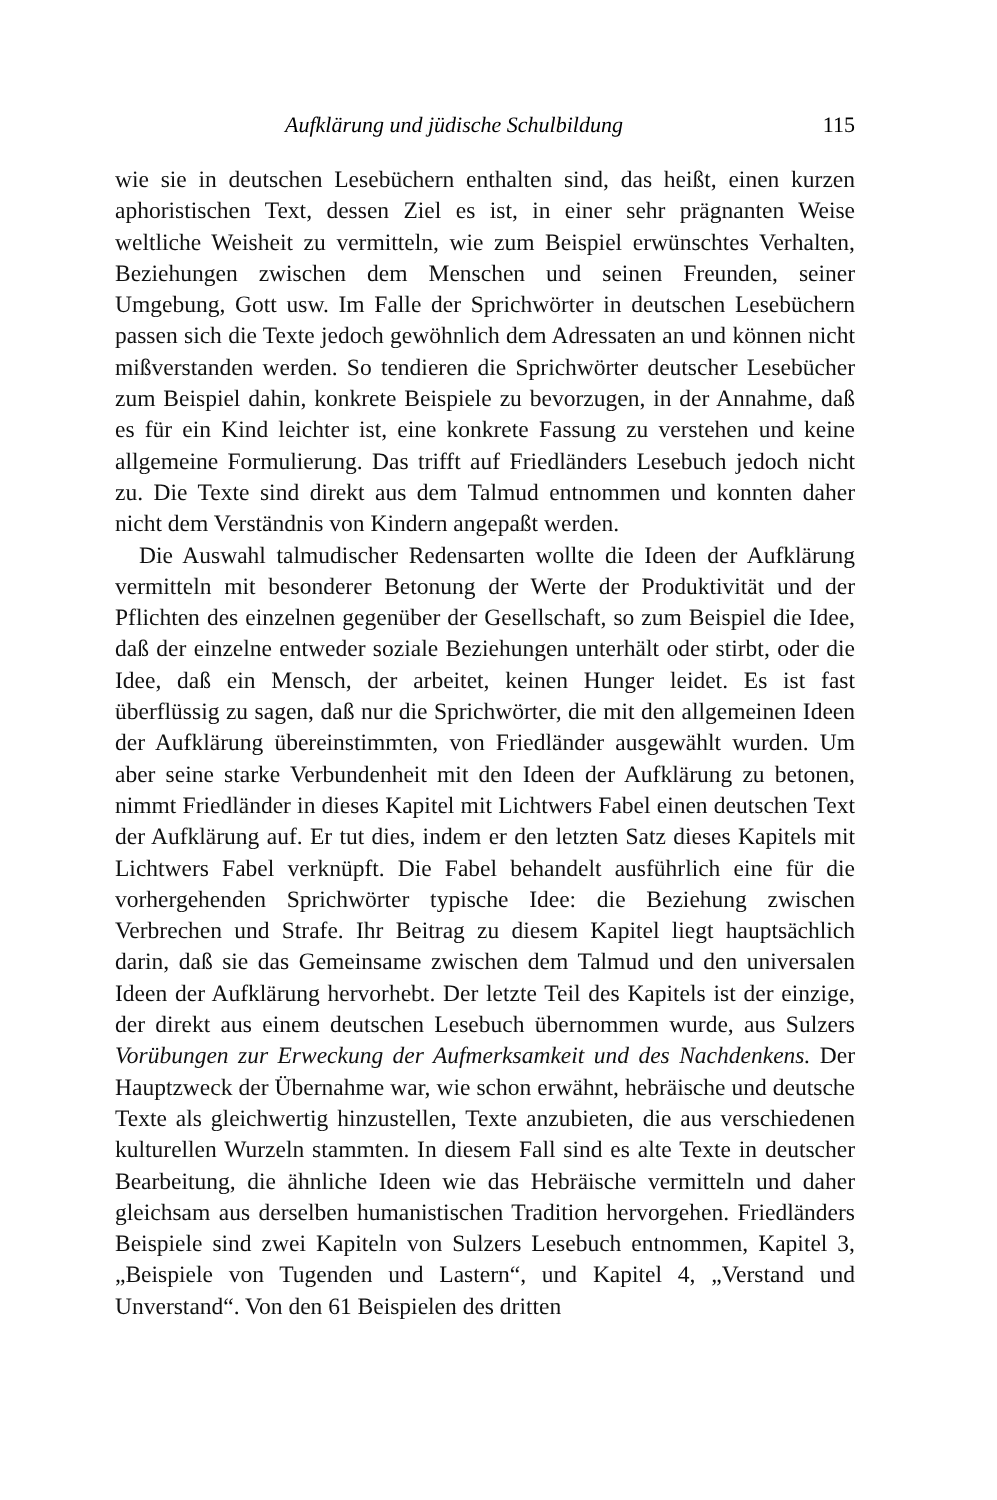Aufklärung und jüdische Schulbildung 115
wie sie in deutschen Lesebüchern enthalten sind, das heißt, einen kurzen aphoristischen Text, dessen Ziel es ist, in einer sehr prägnanten Weise weltliche Weisheit zu vermitteln, wie zum Beispiel erwünschtes Verhalten, Beziehungen zwischen dem Menschen und seinen Freunden, seiner Umgebung, Gott usw. Im Falle der Sprichwörter in deutschen Lesebüchern passen sich die Texte jedoch gewöhnlich dem Adressaten an und können nicht mißverstanden werden. So tendieren die Sprichwörter deutscher Lesebücher zum Beispiel dahin, konkrete Beispiele zu bevorzugen, in der Annahme, daß es für ein Kind leichter ist, eine konkrete Fassung zu verstehen und keine allgemeine Formulierung. Das trifft auf Friedländers Lesebuch jedoch nicht zu. Die Texte sind direkt aus dem Talmud entnommen und konnten daher nicht dem Verständnis von Kindern angepaßt werden.
Die Auswahl talmudischer Redensarten wollte die Ideen der Aufklärung vermitteln mit besonderer Betonung der Werte der Produktivität und der Pflichten des einzelnen gegenüber der Gesellschaft, so zum Beispiel die Idee, daß der einzelne entweder soziale Beziehungen unterhält oder stirbt, oder die Idee, daß ein Mensch, der arbeitet, keinen Hunger leidet. Es ist fast überflüssig zu sagen, daß nur die Sprichwörter, die mit den allgemeinen Ideen der Aufklärung übereinstimmten, von Friedländer ausgewählt wurden. Um aber seine starke Verbundenheit mit den Ideen der Aufklärung zu betonen, nimmt Friedländer in dieses Kapitel mit Lichtwers Fabel einen deutschen Text der Aufklärung auf. Er tut dies, indem er den letzten Satz dieses Kapitels mit Lichtwers Fabel verknüpft. Die Fabel behandelt ausführlich eine für die vorhergehenden Sprichwörter typische Idee: die Beziehung zwischen Verbrechen und Strafe. Ihr Beitrag zu diesem Kapitel liegt hauptsächlich darin, daß sie das Gemeinsame zwischen dem Talmud und den universalen Ideen der Aufklärung hervorhebt. Der letzte Teil des Kapitels ist der einzige, der direkt aus einem deutschen Lesebuch übernommen wurde, aus Sulzers Vorübungen zur Erweckung der Aufmerksamkeit und des Nachdenkens. Der Hauptzweck der Übernahme war, wie schon erwähnt, hebräische und deutsche Texte als gleichwertig hinzustellen, Texte anzubieten, die aus verschiedenen kulturellen Wurzeln stammten. In diesem Fall sind es alte Texte in deutscher Bearbeitung, die ähnliche Ideen wie das Hebräische vermitteln und daher gleichsam aus derselben humanistischen Tradition hervorgehen. Friedländers Beispiele sind zwei Kapiteln von Sulzers Lesebuch entnommen, Kapitel 3, „Beispiele von Tugenden und Lastern“, und Kapitel 4, „Verstand und Unverstand“. Von den 61 Beispielen des dritten